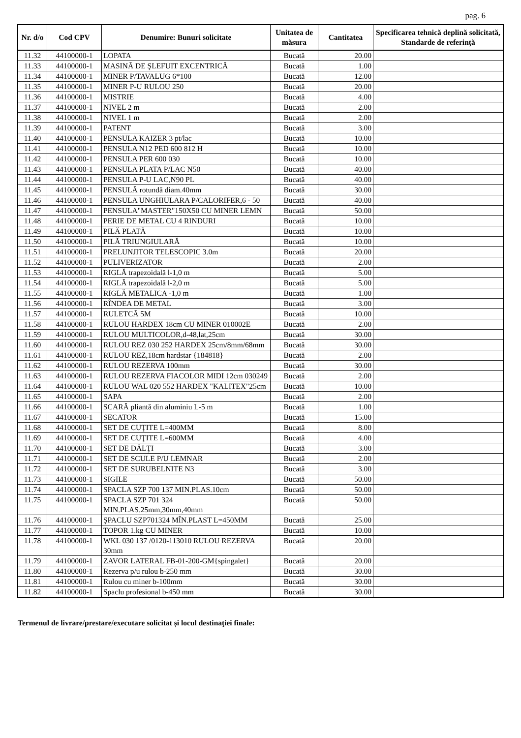pag. 6
| Nr. d/o | Cod CPV | Denumire: Bunuri solicitate | Unitatea de măsura | Cantitatea | Specificarea tehnică deplină solicitată, Standarde de referinţă |
| --- | --- | --- | --- | --- | --- |
| 11.32 | 44100000-1 | LOPATA | Bucată | 20.00 | |
| 11.33 | 44100000-1 | MASINĂ DE ŞLEFUIT EXCENTRICĂ | Bucată | 1.00 | |
| 11.34 | 44100000-1 | MINER P/TAVALUG 6*100 | Bucată | 12.00 | |
| 11.35 | 44100000-1 | MINER P-U RULOU 250 | Bucată | 20.00 | |
| 11.36 | 44100000-1 | MISTRIE | Bucată | 4.00 | |
| 11.37 | 44100000-1 | NIVEL 2 m | Bucată | 2.00 | |
| 11.38 | 44100000-1 | NIVEL 1 m | Bucată | 2.00 | |
| 11.39 | 44100000-1 | PATENT | Bucată | 3.00 | |
| 11.40 | 44100000-1 | PENSULA KAIZER 3 pt/lac | Bucată | 10.00 | |
| 11.41 | 44100000-1 | PENSULA N12 PED 600 812 H | Bucată | 10.00 | |
| 11.42 | 44100000-1 | PENSULA PER 600 030 | Bucată | 10.00 | |
| 11.43 | 44100000-1 | PENSULA PLATA P/LAC N50 | Bucată | 40.00 | |
| 11.44 | 44100000-1 | PENSULA P-U LAC,N90 PL | Bucată | 40.00 | |
| 11.45 | 44100000-1 | PENSULĂ rotundă diam.40mm | Bucată | 30.00 | |
| 11.46 | 44100000-1 | PENSULA UNGHIULARA P/CALORIFER,6 - 50 | Bucată | 40.00 | |
| 11.47 | 44100000-1 | PENSULA"MASTER"150X50 CU MINER LEMN | Bucată | 50.00 | |
| 11.48 | 44100000-1 | PERIE DE METAL CU 4 RINDURI | Bucată | 10.00 | |
| 11.49 | 44100000-1 | PILĂ PLATĂ | Bucată | 10.00 | |
| 11.50 | 44100000-1 | PILĂ TRIUNGIULARĂ | Bucată | 10.00 | |
| 11.51 | 44100000-1 | PRELUNJITOR TELESCOPIC 3.0m | Bucată | 20.00 | |
| 11.52 | 44100000-1 | PULIVERIZATOR | Bucată | 2.00 | |
| 11.53 | 44100000-1 | RIGLĂ trapezoidală l-1,0 m | Bucată | 5.00 | |
| 11.54 | 44100000-1 | RIGLĂ trapezoidală l-2,0 m | Bucată | 5.00 | |
| 11.55 | 44100000-1 | RIGLĂ METALICA -1,0 m | Bucată | 1.00 | |
| 11.56 | 44100000-1 | RÎNDEA DE METAL | Bucată | 3.00 | |
| 11.57 | 44100000-1 | RULETCĂ 5M | Bucată | 10.00 | |
| 11.58 | 44100000-1 | RULOU HARDEX 18cm CU MINER 010002E | Bucată | 2.00 | |
| 11.59 | 44100000-1 | RULOU MULTICOLOR,d-48,lat,25cm | Bucată | 30.00 | |
| 11.60 | 44100000-1 | RULOU REZ 030 252 HARDEX 25cm/8mm/68mm | Bucată | 30.00 | |
| 11.61 | 44100000-1 | RULOU REZ,18cm hardstar {184818} | Bucată | 2.00 | |
| 11.62 | 44100000-1 | RULOU REZERVA 100mm | Bucată | 30.00 | |
| 11.63 | 44100000-1 | RULOU REZERVA FIACOLOR MIDI 12cm 030249 | Bucată | 2.00 | |
| 11.64 | 44100000-1 | RULOU WAL 020 552 HARDEX "KALITEX"25cm | Bucată | 10.00 | |
| 11.65 | 44100000-1 | SAPA | Bucată | 2.00 | |
| 11.66 | 44100000-1 | SCARĂ pliantă din aluminiu L-5 m | Bucată | 1.00 | |
| 11.67 | 44100000-1 | SECATOR | Bucată | 15.00 | |
| 11.68 | 44100000-1 | SET DE CUŢITE L=400MM | Bucată | 8.00 | |
| 11.69 | 44100000-1 | SET DE CUŢITE L=600MM | Bucată | 4.00 | |
| 11.70 | 44100000-1 | SET DE DĂLŢI | Bucată | 3.00 | |
| 11.71 | 44100000-1 | SET DE SCULE P/U LEMNAR | Bucată | 2.00 | |
| 11.72 | 44100000-1 | SET DE SURUBELNITE N3 | Bucată | 3.00 | |
| 11.73 | 44100000-1 | SIGILE | Bucată | 50.00 | |
| 11.74 | 44100000-1 | SPACLA SZP 700 137 MIN.PLAS.10cm | Bucată | 50.00 | |
| 11.75 | 44100000-1 | SPACLA SZP 701 324 MIN.PLAS.25mm,30mm,40mm | Bucată | 50.00 | |
| 11.76 | 44100000-1 | ŞPACLU SZP701324 MÎN.PLAST L=450MM | Bucată | 25.00 | |
| 11.77 | 44100000-1 | TOPOR 1.kg CU MINER | Bucată | 10.00 | |
| 11.78 | 44100000-1 | WKL 030 137 /0120-113010 RULOU REZERVA 30mm | Bucată | 20.00 | |
| 11.79 | 44100000-1 | ZAVOR LATERAL FB-01-200-GM{spingalet} | Bucată | 20.00 | |
| 11.80 | 44100000-1 | Rezerva p/u rulou b-250 mm | Bucată | 30.00 | |
| 11.81 | 44100000-1 | Rulou cu miner b-100mm | Bucată | 30.00 | |
| 11.82 | 44100000-1 | Spaclu profesional b-450 mm | Bucată | 30.00 | |
Termenul de livrare/prestare/executare solicitat și locul destinaţiei finale: